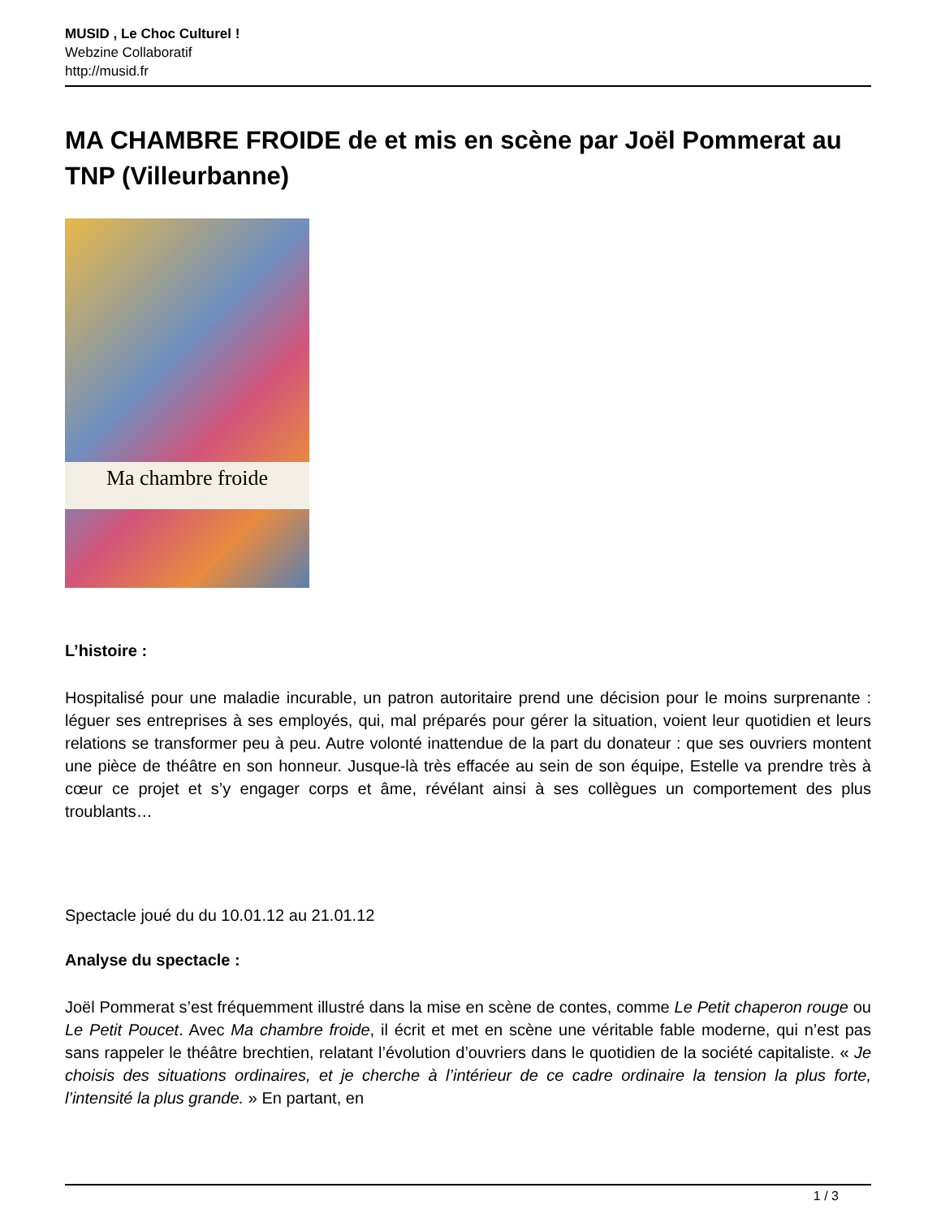MUSID , Le Choc Culturel !
Webzine Collaboratif
http://musid.fr
MA CHAMBRE FROIDE de et mis en scène par Joël Pommerat au TNP (Villeurbanne)
Ma chambre froide
L’histoire :
Hospitalisé pour une maladie incurable, un patron autoritaire prend une décision pour le moins surprenante : léguer ses entreprises à ses employés, qui, mal préparés pour gérer la situation, voient leur quotidien et leurs relations se transformer peu à peu. Autre volonté inattendue de la part du donateur : que ses ouvriers montent une pièce de théâtre en son honneur. Jusque-là très effacée au sein de son équipe, Estelle va prendre très à cœur ce projet et s’y engager corps et âme, révélant ainsi à ses collègues un comportement des plus troublants…
Spectacle joué du du 10.01.12 au 21.01.12
Analyse du spectacle :
Joël Pommerat s’est fréquemment illustré dans la mise en scène de contes, comme Le Petit chaperon rouge ou Le Petit Poucet. Avec Ma chambre froide, il écrit et met en scène une véritable fable moderne, qui n’est pas sans rappeler le théâtre brechtien, relatant l’évolution d’ouvriers dans le quotidien de la société capitaliste. « Je choisis des situations ordinaires, et je cherche à l’intérieur de ce cadre ordinaire la tension la plus forte, l’intensité la plus grande. » En partant, en
1 / 3